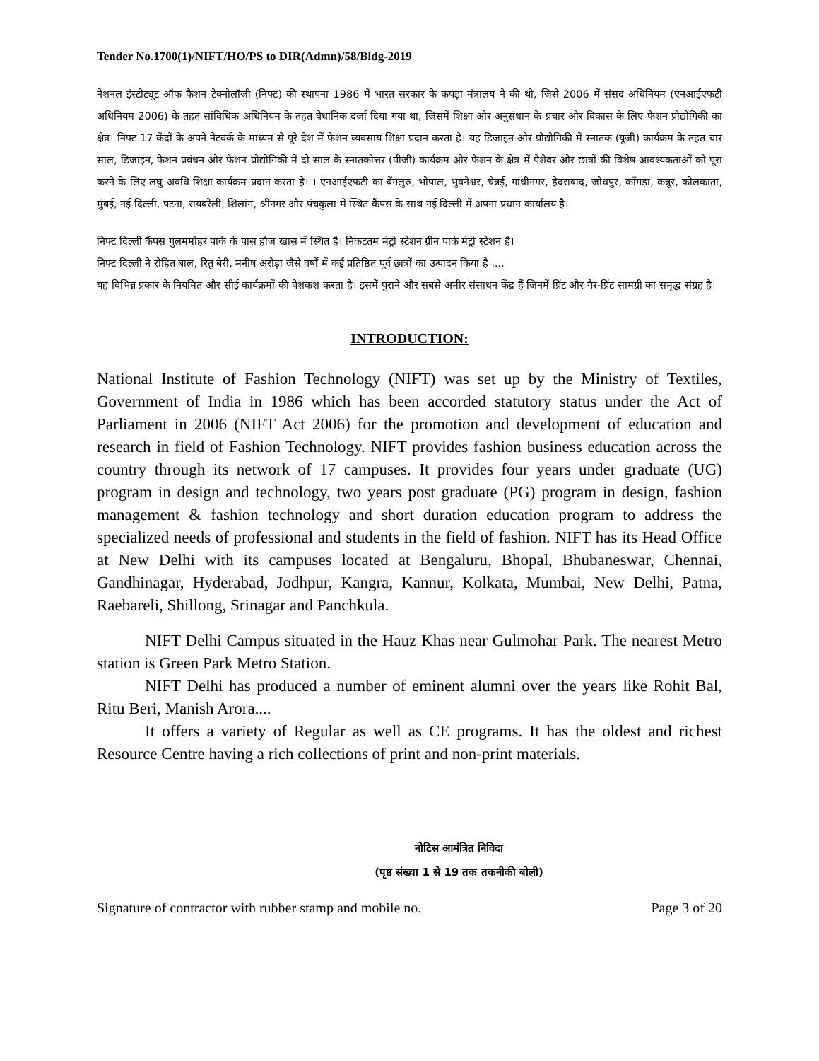Tender No.1700(1)/NIFT/HO/PS to DIR(Admn)/58/Bldg-2019
नेशनल इंस्टीट्यूट ऑफ फैशन टेक्नोलॉजी (निफ्ट) की स्थापना 1986 में भारत सरकार के कपड़ा मंत्रालय ने की थी, जिसे 2006 में संसद अधिनियम (एनआईएफटी अधिनियम 2006) के तहत सांविधिक अधिनियम के तहत वैधानिक दर्जा दिया गया था, जिसमें शिक्षा और अनुसंधान के प्रचार और विकास के लिए फैशन प्रौद्योगिकी का क्षेत्र। निफ्ट 17 केंद्रों के अपने नेटवर्क के माध्यम से पूरे देश में फैशन व्यवसाय शिक्षा प्रदान करता है। यह डिजाइन और प्रौद्योगिकी में स्नातक (यूजी) कार्यक्रम के तहत चार साल, डिजाइन, फैशन प्रबंधन और फैशन प्रौद्योगिकी में दो साल के स्नातकोत्तर (पीजी) कार्यक्रम और फैशन के क्षेत्र में पेशेवर और छात्रों की विशेष आवश्यकताओं को पूरा करने के लिए लघु अवधि शिक्षा कार्यक्रम प्रदान करता है। । एनआईएफटी का बेंगलुरु, भोपाल, भुवनेश्वर, चेन्नई, गांधीनगर, हैदराबाद, जोधपुर, काँगड़ा, कन्नूर, कोलकाता, मुंबई, नई दिल्ली, पटना, रायबरेली, शिलांग, श्रीनगर और पंचकुला में स्थित कैंपस के साथ नई दिल्ली में अपना प्रधान कार्यालय है।
निफ्ट दिल्ली कैंपस गुलममोहर पार्क के पास हौज खास में स्थित है। निकटतम मेट्रो स्टेशन ग्रीन पार्क मेट्रो स्टेशन है।
निफ्ट दिल्ली ने रोहित बाल, रितु बेरी, मनीष अरोड़ा जैसे वर्षों में कई प्रतिष्ठित पूर्व छात्रों का उत्पादन किया है ....
यह विभिन्न प्रकार के नियमित और सीई कार्यक्रमों की पेशकश करता है। इसमें पुराने और सबसे अमीर संसाधन केंद्र हैं जिनमें प्रिंट और गैर-प्रिंट सामग्री का समृद्ध संग्रह है।
INTRODUCTION:
National Institute of Fashion Technology (NIFT) was set up by the Ministry of Textiles, Government of India in 1986 which has been accorded statutory status under the Act of Parliament in 2006 (NIFT Act 2006) for the promotion and development of education and research in field of Fashion Technology. NIFT provides fashion business education across the country through its network of 17 campuses. It provides four years under graduate (UG) program in design and technology, two years post graduate (PG) program in design, fashion management & fashion technology and short duration education program to address the specialized needs of professional and students in the field of fashion. NIFT has its Head Office at New Delhi with its campuses located at Bengaluru, Bhopal, Bhubaneswar, Chennai, Gandhinagar, Hyderabad, Jodhpur, Kangra, Kannur, Kolkata, Mumbai, New Delhi, Patna, Raebareli, Shillong, Srinagar and Panchkula.
NIFT Delhi Campus situated in the Hauz Khas near Gulmohar Park. The nearest Metro station is Green Park Metro Station.
NIFT Delhi has produced a number of eminent alumni over the years like Rohit Bal, Ritu Beri, Manish Arora....
It offers a variety of Regular as well as CE programs. It has the oldest and richest Resource Centre having a rich collections of print and non-print materials.
नोटिस आमंत्रित निविदा
(पृष्ठ संख्या 1 से 19 तक तकनीकी बोली)
Signature of contractor with rubber stamp and mobile no. Page 3 of 20